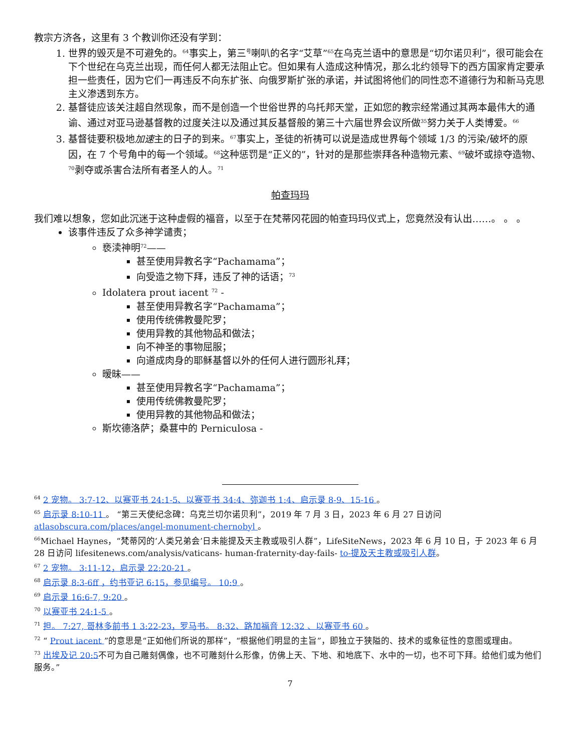教宗方济各，这里有 3 个教训你还没有学到：
1. 世界的毁灭是不可避免的。<sup>64</sup>事实上，第三<sup>号</sup>喇叭的名字“艾草”<sup>65</sup>在乌克兰语中的意思是“切尔诺贝利”，很可能会在下个世纪在乌克兰出现，而任何人都无法阻止它。但如果有人造成这种情况，那么北约领导下的西方国家肯定要承担一些责任，因为它们一再违反不向东扩张、向俄罗斯扩张的承诺，并试图将他们的同性恋不道德行为和新马克思主义渗透到东方。
2. 基督徒应该关注超自然现象，而不是创造一个世俗世界的乌托邦天堂，正如您的教宗经常通过其两本最伟大的通谕、通过对亚马逊基督教的过度关注以及通过其反基督般的第三十六届世界会议所做<sup>35</sup>努力关于人类博爱。<sup>66</sup>
3. 基督徒要积极地加速主的日子的到来。<sup>67</sup>事实上，圣徒的祈祷可以说是造成世界每个领域 1/3 的污染/破坏的原因，在 7 个号角中的每一个领域。<sup>68</sup>这种惩罚是“正义的”，针对的是那些崇拜各种造物元素、<sup>69</sup>破坏或掠夺造物、<sup>70</sup>剥夺或杀害合法所有者圣人的人。<sup>71</sup>
帕查玛玛
我们难以想象，您如此沉迷于这种虚假的福音，以至于在梵蒂冈花园的帕查玛玛仪式上，您竟然没有认出……。 。 。
该事件违反了众多神学谴责；
亵渎神明<sup>72</sup>——
甚至使用异教名字“Pachamama”；
向受造之物下拜，违反了神的话语；<sup>73</sup>
Idolatera prout iacent <sup>72</sup> -
甚至使用异教名字“Pachamama”；
使用传统佛教曼陀罗；
使用异教的其他物品和做法；
向不神圣的事物屈服；
向道成肉身的耶稣基督以外的任何人进行圆形礼拜；
暧昧——
甚至使用异教名字“Pachamama”；
使用传统佛教曼陀罗；
使用异教的其他物品和做法；
斯坎德洛萨；桑葚中的 Perniculosa -
<sup>64</sup> 2 宠物。 3:7-12、以赛亚书 24:1-5、以赛亚书 34:4、弥迦书 1:4、启示录 8-9、15-16 。
<sup>65</sup> 启示录 8:10-11 。 “第三天使纪念碑：乌克兰切尔诺贝利”，2019 年 7 月 3 日，2023 年 6 月 27 日访问atlasobscura.com/places/angel-monument-chernobyl 。
<sup>66</sup> Michael Haynes，“梵蒂冈的‘人类兄弟会’日未能提及天主教或吸引人群”，LifeSiteNews，2023 年 6 月 10 日，于 2023 年 6 月 28 日访问 lifesitenews.com/analysis/vaticans- human-fraternity-day-fails- to-提及天主教或吸引人群。
<sup>67</sup> 2 宠物。 3:11-12，启示录 22:20-21 。
<sup>68</sup> 启示录 8:3-6ff ，约书亚记 6:15，参见编号。 10:9 。
<sup>69</sup> 启示录 16:6-7, 9:20 。
<sup>70</sup> 以赛亚书 24:1-5 。
<sup>71</sup> 担。 7:27, 哥林多前书 1 3:22-23，罗马书。 8:32、路加福音 12:32 、以赛亚书 60 。
<sup>72</sup> “ Prout iacent ”的意思是“正如他们所说的那样”，“根据他们明显的主旨”，即独立于狭隘的、技术的或象征性的意图或理由。
<sup>73</sup> 出埃及记 20:5不可为自己雕刻偶像，也不可雕刻什么形像，仿佛上天、下地、和地底下、水中的一切，也不可下拜。给他们或为他们服务。”
7